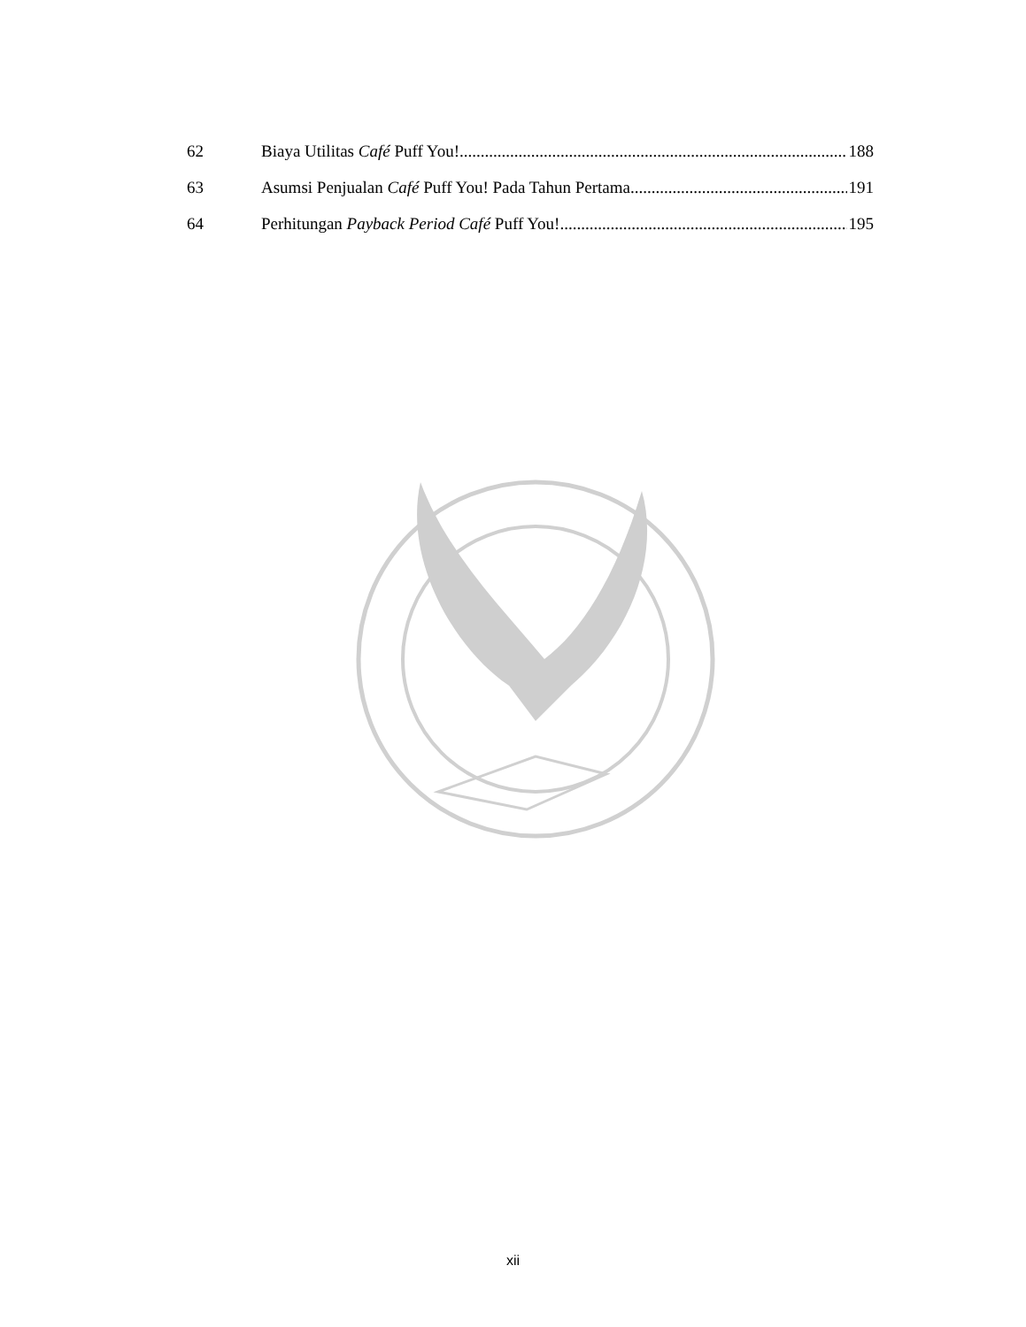62 Biaya Utilitas Café Puff You! 188
63 Asumsi Penjualan Café Puff You! Pada Tahun Pertama 191
64 Perhitungan Payback Period Café Puff You! 195
xii